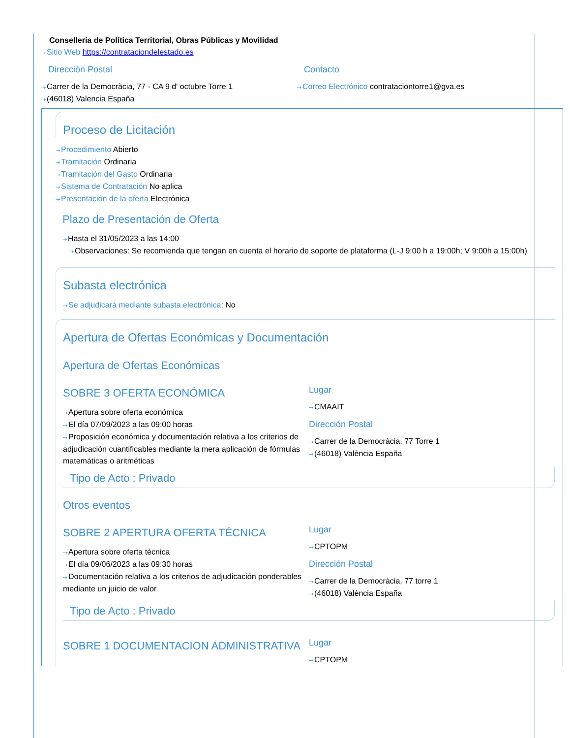Conselleria de Política Territorial, Obras Públicas y Movilidad
⇢Sitio Web https://contrataciondelestado.es
Dirección Postal
⇢Carrer de la Democràcia, 77 - CA 9 d' octubre Torre 1
⇢(46018) Valencia España
Contacto
⇢Correo Electrónico contrataciontorre1@gva.es
Proceso de Licitación
⇢Procedimiento Abierto
⇢Tramitación Ordinaria
⇢Tramitación del Gasto Ordinaria
⇢Sistema de Contratación No aplica
⇢Presentación de la oferta Electrónica
Plazo de Presentación de Oferta
⇢Hasta el 31/05/2023 a las 14:00
⇢Observaciones: Se recomienda que tengan en cuenta el horario de soporte de plataforma (L-J 9:00 h a 19:00h; V 9:00h a 15:00h)
Subasta electrónica
⇢Se adjudicará mediante subasta electrónica: No
Apertura de Ofertas Económicas y Documentación
Apertura de Ofertas Económicas
SOBRE 3 OFERTA ECONÓMICA
⇢Apertura sobre oferta económica
⇢El día 07/09/2023 a las 09:00 horas
⇢Proposición económica y documentación relativa a los criterios de adjudicación cuantificables mediante la mera aplicación de fórmulas matemáticas o aritméticas
Lugar
⇢CMAAIT
Dirección Postal
⇢Carrer de la Democràcia, 77 Torre 1
⇢(46018) València España
Tipo de Acto : Privado
Otros eventos
SOBRE 2 APERTURA OFERTA TÉCNICA
⇢Apertura sobre oferta técnica
⇢El día 09/06/2023 a las 09:30 horas
⇢Documentación relativa a los criterios de adjudicación ponderables mediante un juicio de valor
Lugar
⇢CPTOPM
Dirección Postal
⇢Carrer de la Democràcia, 77 torre 1
⇢(46018) València España
Tipo de Acto : Privado
SOBRE 1 DOCUMENTACION ADMINISTRATIVA
Lugar
⇢CPTOPM